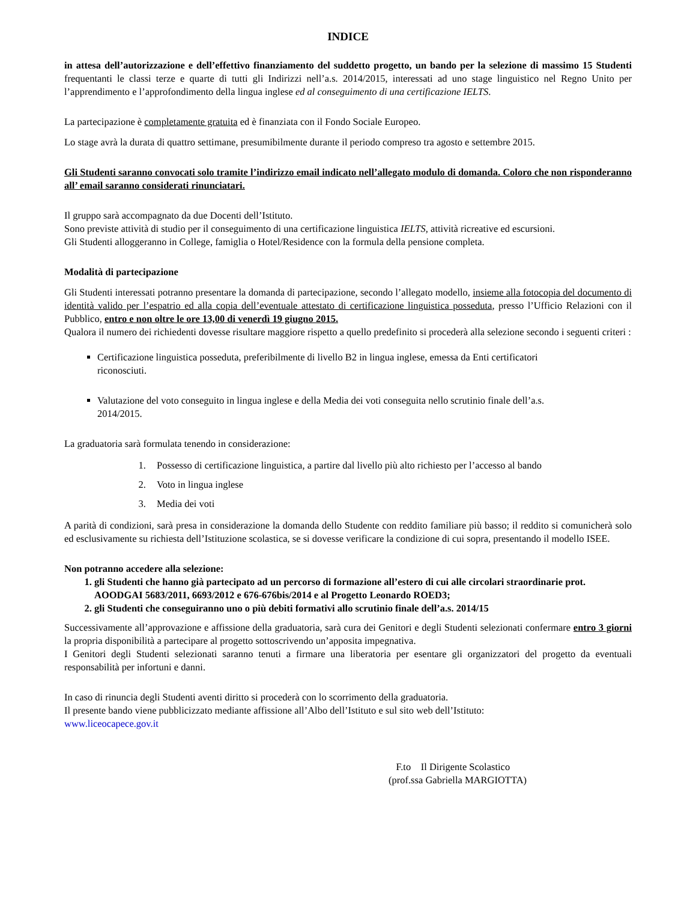INDICE
in attesa dell’autorizzazione e dell’effettivo finanziamento del suddetto progetto, un bando per la selezione di massimo 15 Studenti frequentanti le classi terze e quarte di tutti gli Indirizzi nell’a.s. 2014/2015, interessati ad uno stage linguistico nel Regno Unito per l’apprendimento e l’approfondimento della lingua inglese ed al conseguimento di una certificazione IELTS.
La partecipazione è completamente gratuita ed è finanziata con il Fondo Sociale Europeo.
Lo stage avrà la durata di quattro settimane, presumibilmente durante il periodo compreso tra agosto e settembre 2015.
Gli Studenti saranno convocati solo tramite l’indirizzo email indicato nell’allegato modulo di domanda. Coloro che non risponderanno all’ email saranno considerati rinunciatari.
Il gruppo sarà accompagnato da due Docenti dell’Istituto.
Sono previste attività di studio per il conseguimento di una certificazione linguistica IELTS, attività ricreative ed escursioni.
Gli Studenti alloggeranno in College, famiglia o Hotel/Residence con la formula della pensione completa.
Modalità di partecipazione
Gli Studenti interessati potranno presentare la domanda di partecipazione, secondo l’allegato modello, insieme alla fotocopia del documento di identità valido per l’espatrio ed alla copia dell’eventuale attestato di certificazione linguistica posseduta, presso l’Ufficio Relazioni con il Pubblico, entro e non oltre le ore 13,00 di venerdì 19 giugno 2015.
Qualora il numero dei richiedenti dovesse risultare maggiore rispetto a quello predefinito si procederà alla selezione secondo i seguenti criteri :
Certificazione linguistica posseduta, preferibilmente di livello B2 in lingua inglese, emessa da Enti certificatori riconosciuti.
Valutazione del voto conseguito in lingua inglese e della Media dei voti conseguita nello scrutinio finale dell’a.s. 2014/2015.
La graduatoria sarà formulata tenendo in considerazione:
1. Possesso di certificazione linguistica, a partire dal livello più alto richiesto per l’accesso al bando
2. Voto in lingua inglese
3. Media dei voti
A parità di condizioni, sarà presa in considerazione la domanda dello Studente con reddito familiare più basso; il reddito si comunicherà solo ed esclusivamente su richiesta dell’Istituzione scolastica, se si dovesse verificare la condizione di cui sopra, presentando il modello ISEE.
Non potranno accedere alla selezione:
1. gli Studenti che hanno già partecipato ad un percorso di formazione all’estero di cui alle circolari straordinarie prot. AOODGAI 5683/2011, 6693/2012 e 676-676bis/2014 e al Progetto Leonardo ROED3;
2. gli Studenti che conseguiranno uno o più debiti formativi allo scrutinio finale dell’a.s. 2014/15
Successivamente all’approvazione e affissione della graduatoria, sarà cura dei Genitori e degli Studenti selezionati confermare entro 3 giorni la propria disponibilità a partecipare al progetto sottoscrivendo un’apposita impegnativa.
I Genitori degli Studenti selezionati saranno tenuti a firmare una liberatoria per esentare gli organizzatori del progetto da eventuali responsabilità per infortuni e danni.
In caso di rinuncia degli Studenti aventi diritto si procederà con lo scorrimento della graduatoria.
Il presente bando viene pubblicizzato mediante affissione all’Albo dell’Istituto e sul sito web dell’Istituto:
www.liceocapece.gov.it
F.to Il Dirigente Scolastico
(prof.ssa Gabriella MARGIOTTA)